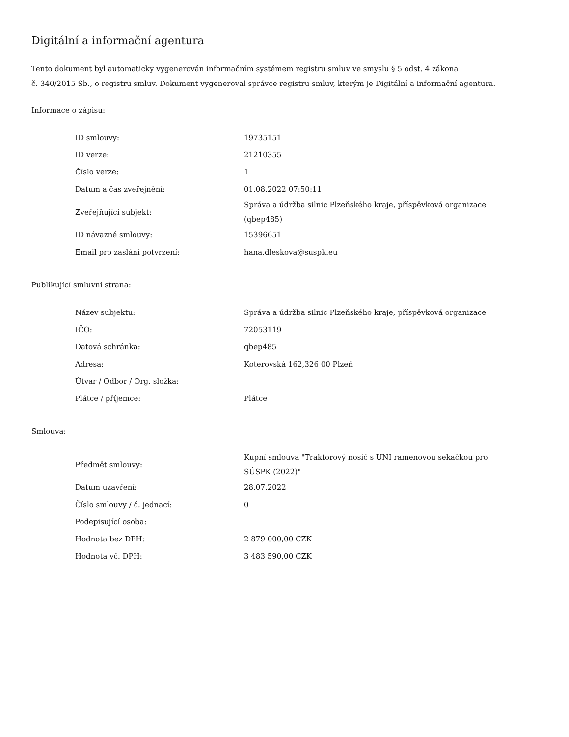Digitální a informační agentura
Tento dokument byl automaticky vygenerován informačním systémem registru smluv ve smyslu § 5 odst. 4 zákona
č. 340/2015 Sb., o registru smluv. Dokument vygeneroval správce registru smluv, kterým je Digitální a informační agentura.
Informace o zápisu:
| ID smlouvy: | 19735151 |
| ID verze: | 21210355 |
| Číslo verze: | 1 |
| Datum a čas zveřejnění: | 01.08.2022 07:50:11 |
| Zveřejňující subjekt: | Správa a údržba silnic Plzeňského kraje, příspěvková organizace (qbep485) |
| ID návazné smlouvy: | 15396651 |
| Email pro zaslání potvrzení: | hana.dleskova@suspk.eu |
Publikující smluvní strana:
| Název subjektu: | Správa a údržba silnic Plzeňského kraje, příspěvková organizace |
| IČO: | 72053119 |
| Datová schránka: | qbep485 |
| Adresa: | Koterovská 162,326 00 Plzeň |
| Útvar / Odbor / Org. složka: | |
| Plátce / příjemce: | Plátce |
Smlouva:
| Předmět smlouvy: | Kupní smlouva "Traktorový nosič s UNI ramenovou sekačkou pro SÚSPK (2022)" |
| Datum uzavření: | 28.07.2022 |
| Číslo smlouvy / č. jednací: | 0 |
| Podepisující osoba: | |
| Hodnota bez DPH: | 2 879 000,00 CZK |
| Hodnota vč. DPH: | 3 483 590,00 CZK |